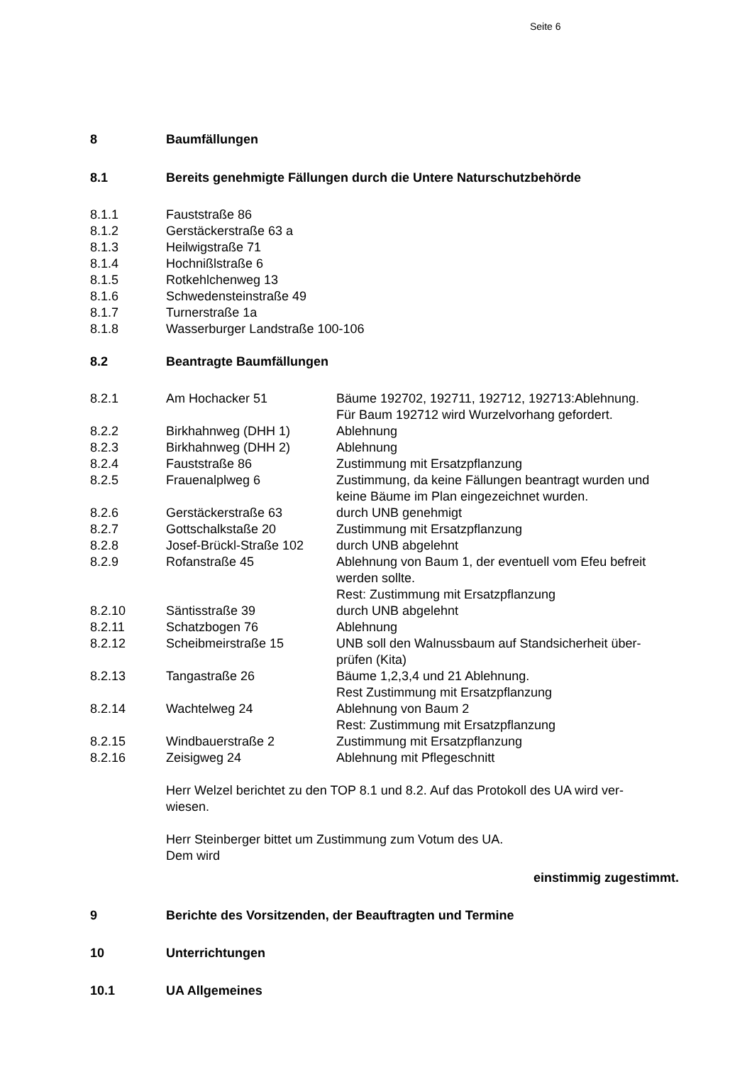Seite 6
8 Baumfällungen
8.1 Bereits genehmigte Fällungen durch die Untere Naturschutzbehörde
8.1.1 Fauststraße 86
8.1.2 Gerstäckerstraße 63 a
8.1.3 Heilwigstraße 71
8.1.4 Hochnißlstraße 6
8.1.5 Rotkehlchenweg 13
8.1.6 Schwedensteinstraße 49
8.1.7 Turnerstraße 1a
8.1.8 Wasserburger Landstraße 100-106
8.2 Beantragte Baumfällungen
8.2.1 Am Hochacker 51 Bäume 192702, 192711, 192712, 192713:Ablehnung.
Für Baum 192712 wird Wurzelvorhang gefordert.
8.2.2 Birkhahnweg (DHH 1) Ablehnung
8.2.3 Birkhahnweg (DHH 2) Ablehnung
8.2.4 Fauststraße 86 Zustimmung mit Ersatzpflanzung
8.2.5 Frauenalplweg 6 Zustimmung, da keine Fällungen beantragt wurden und keine Bäume im Plan eingezeichnet wurden.
8.2.6 Gerstäckerstraße 63 durch UNB genehmigt
8.2.7 Gottschalkstaße 20 Zustimmung mit Ersatzpflanzung
8.2.8 Josef-Brückl-Straße 102 durch UNB abgelehnt
8.2.9 Rofanstraße 45 Ablehnung von Baum 1, der eventuell vom Efeu befreit werden sollte.
Rest: Zustimmung mit Ersatzpflanzung
8.2.10 Säntisstraße 39 durch UNB abgelehnt
8.2.11 Schatzbogen 76 Ablehnung
8.2.12 Scheibmeirstraße 15 UNB soll den Walnussbaum auf Standsicherheit über-
prüfen (Kita)
8.2.13 Tangastraße 26 Bäume 1,2,3,4 und 21 Ablehnung.
Rest Zustimmung mit Ersatzpflanzung
8.2.14 Wachtelweg 24 Ablehnung von Baum 2
Rest: Zustimmung mit Ersatzpflanzung
8.2.15 Windbauerstraße 2 Zustimmung mit Ersatzpflanzung
8.2.16 Zeisigweg 24 Ablehnung mit Pflegeschnitt
Herr Welzel berichtet zu den TOP 8.1 und 8.2. Auf das Protokoll des UA wird ver-
wiesen.
Herr Steinberger bittet um Zustimmung zum Votum des UA.
Dem wird
einstimmig zugestimmt.
9 Berichte des Vorsitzenden, der Beauftragten und Termine
10 Unterrichtungen
10.1 UA Allgemeines